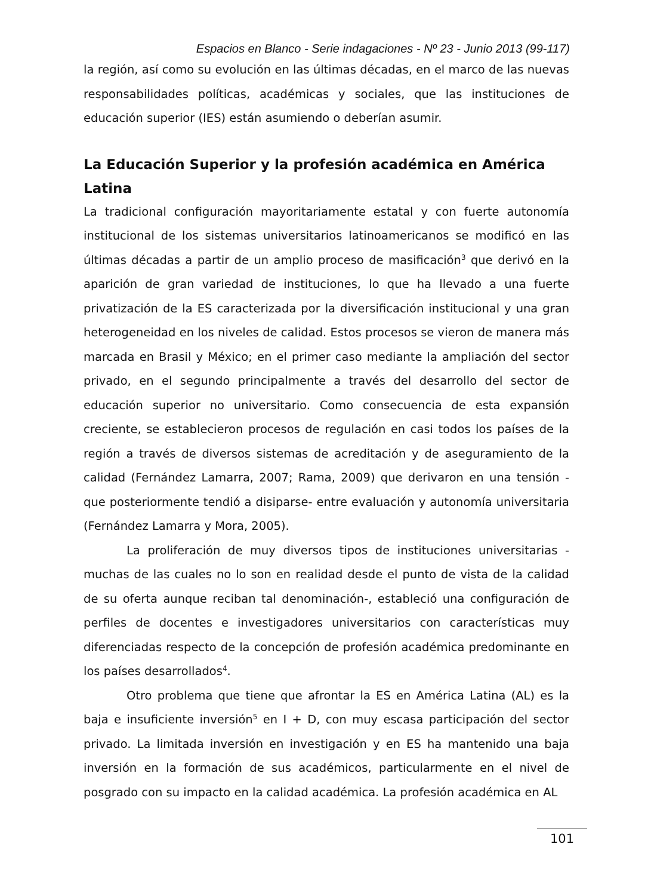Espacios en Blanco - Serie indagaciones - Nº 23 - Junio 2013 (99-117)
la región, así como su evolución en las últimas décadas, en el marco de las nuevas responsabilidades políticas, académicas y sociales, que las instituciones de educación superior (IES) están asumiendo o deberían asumir.
La Educación Superior y la profesión académica en América Latina
La tradicional configuración mayoritariamente estatal y con fuerte autonomía institucional de los sistemas universitarios latinoamericanos se modificó en las últimas décadas a partir de un amplio proceso de masificación<sup>3</sup> que derivó en la aparición de gran variedad de instituciones, lo que ha llevado a una fuerte privatización de la ES caracterizada por la diversificación institucional y una gran heterogeneidad en los niveles de calidad. Estos procesos se vieron de manera más marcada en Brasil y México; en el primer caso mediante la ampliación del sector privado, en el segundo principalmente a través del desarrollo del sector de educación superior no universitario. Como consecuencia de esta expansión creciente, se establecieron procesos de regulación en casi todos los países de la región a través de diversos sistemas de acreditación y de aseguramiento de la calidad (Fernández Lamarra, 2007; Rama, 2009) que derivaron en una tensión -que posteriormente tendió a disiparse- entre evaluación y autonomía universitaria (Fernández Lamarra y Mora, 2005).
La proliferación de muy diversos tipos de instituciones universitarias -muchas de las cuales no lo son en realidad desde el punto de vista de la calidad de su oferta aunque reciban tal denominación-, estableció una configuración de perfiles de docentes e investigadores universitarios con características muy diferenciadas respecto de la concepción de profesión académica predominante en los países desarrollados<sup>4</sup>.
Otro problema que tiene que afrontar la ES en América Latina (AL) es la baja e insuficiente inversión<sup>5</sup> en I + D, con muy escasa participación del sector privado. La limitada inversión en investigación y en ES ha mantenido una baja inversión en la formación de sus académicos, particularmente en el nivel de posgrado con su impacto en la calidad académica. La profesión académica en AL
101